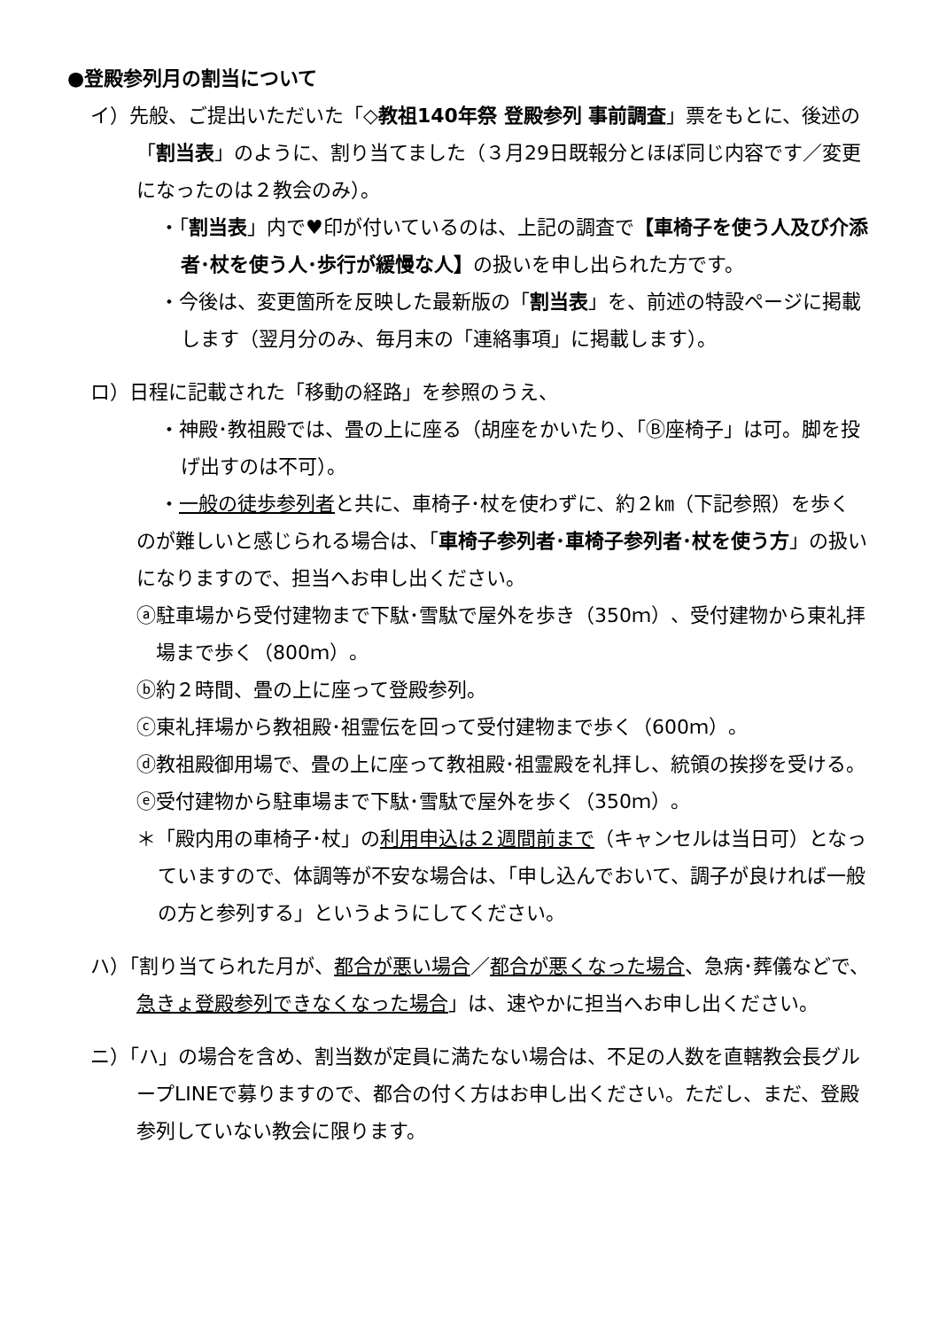●登殿参列月の割当について
イ）先般、ご提出いただいた「◇教祖140年祭 登殿参列 事前調査」票をもとに、後述の「割当表」のように、割り当てました（３月29日既報分とほぼ同じ内容です／変更になったのは２教会のみ）。
・「割当表」内で♥印が付いているのは、上記の調査で【車椅子を使う人及び介添者･杖を使う人･歩行が緩慢な人】の扱いを申し出られた方です。
・今後は、変更箇所を反映した最新版の「割当表」を、前述の特設ページに掲載します（翌月分のみ、毎月末の「連絡事項」に掲載します）。
ロ）日程に記載された「移動の経路」を参照のうえ、
・神殿･教祖殿では、畳の上に座る（胡座をかいたり、「Ⓑ座椅子」は可。脚を投げ出すのは不可）。
・一般の徒歩参列者と共に、車椅子･杖を使わずに、約２㎞（下記参照）を歩く
のが難しいと感じられる場合は、「車椅子参列者･車椅子参列者･杖を使う方」の扱いになりますので、担当へお申し出ください。
ⓐ駐車場から受付建物まで下駄･雪駄で屋外を歩き（350ｍ）、受付建物から東礼拝場まで歩く（800ｍ）。
ⓑ約２時間、畳の上に座って登殿参列。
ⓒ東礼拝場から教祖殿･祖霊伝を回って受付建物まで歩く（600ｍ）。
ⓓ教祖殿御用場で、畳の上に座って教祖殿･祖霊殿を礼拝し、統領の挨拶を受ける。
ⓔ受付建物から駐車場まで下駄･雪駄で屋外を歩く（350ｍ）。
＊「殿内用の車椅子･杖」の利用申込は２週間前まで（キャンセルは当日可）となっていますので、体調等が不安な場合は、「申し込んでおいて、調子が良ければ一般の方と参列する」というようにしてください。
ハ）「割り当てられた月が、都合が悪い場合／都合が悪くなった場合、急病･葬儀などで、急きょ登殿参列できなくなった場合」は、速やかに担当へお申し出ください。
ニ）「ハ」の場合を含め、割当数が定員に満たない場合は、不足の人数を直轄教会長グループLINEで募りますので、都合の付く方はお申し出ください。ただし、まだ、登殿参列していない教会に限ります。